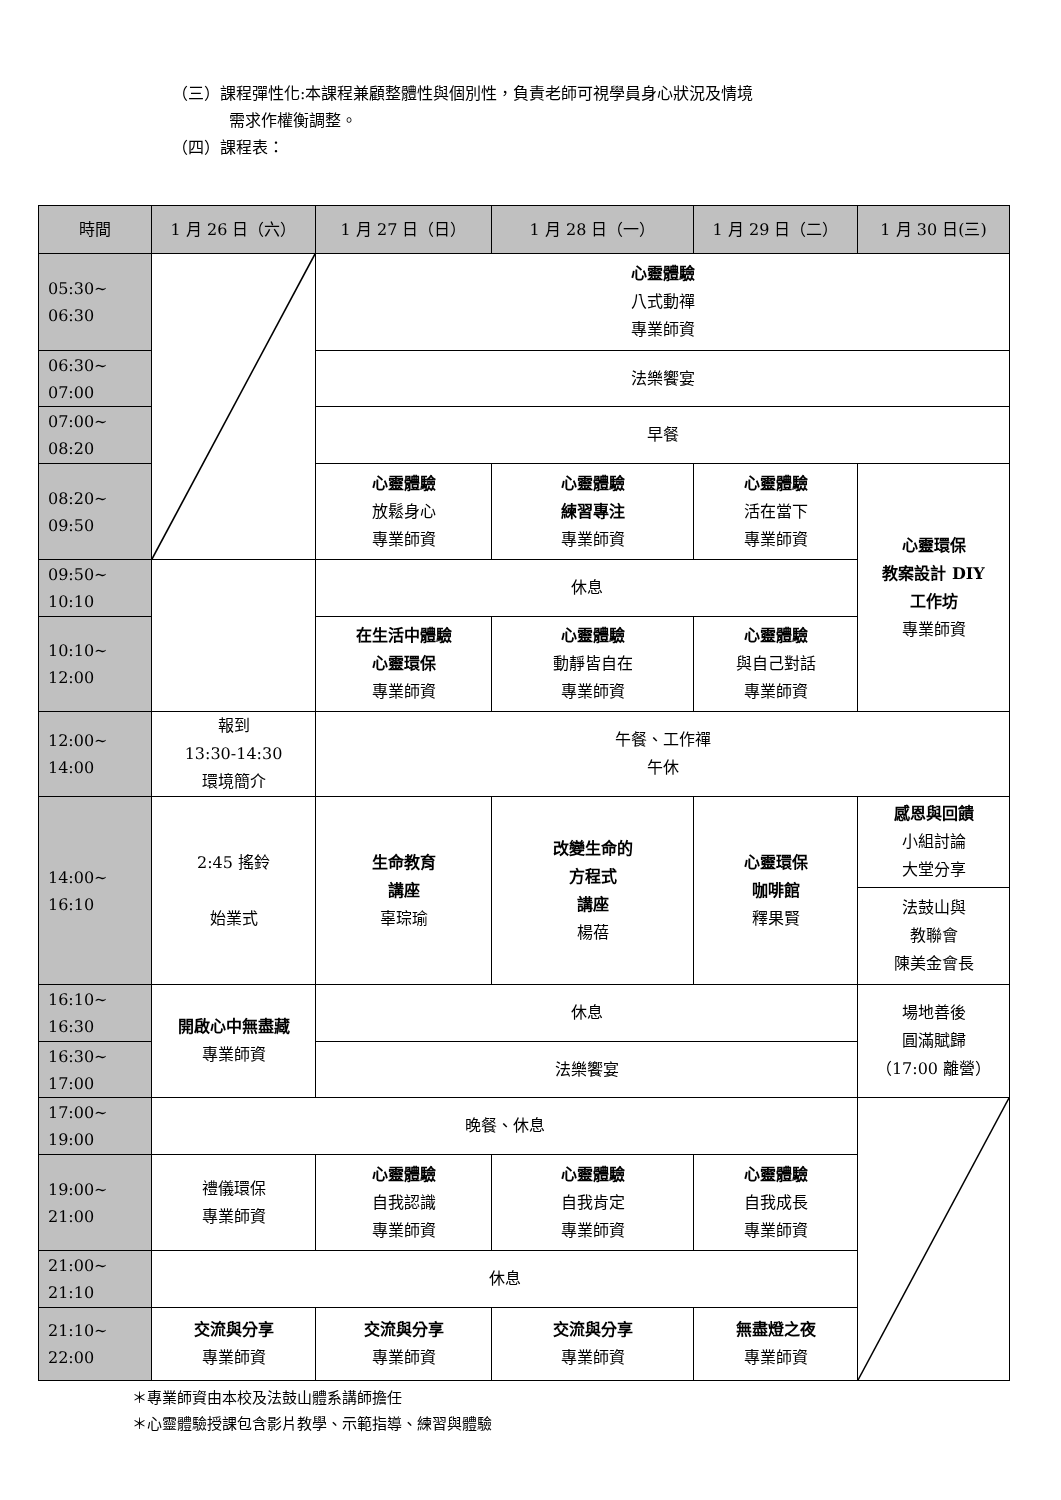（三）課程彈性化:本課程兼顧整體性與個別性，負責老師可視學員身心狀況及情境
需求作權衡調整。
（四）課程表：
| 時間 | 1 月 26 日（六） | 1 月 27 日（日） | 1 月 28 日（一） | 1 月 29 日（二） | 1 月 30 日(三) |
| --- | --- | --- | --- | --- | --- |
| 05:30~ 06:30 | | 心靈體驗 八式動禪 專業師資 | | | |
| 06:30~ 07:00 | | 法樂饗宴 | | | |
| 07:00~ 08:20 | | 早餐 | | | |
| 08:20~ 09:50 | | 心靈體驗 放鬆身心 專業師資 | 心靈體驗 練習專注 專業師資 | 心靈體驗 活在當下 專業師資 | 心靈環保 教案設計 DIY 工作坊 專業師資 |
| 09:50~ 10:10 | | 休息 | | | |
| 10:10~ 12:00 | | 在生活中體驗 心靈環保 專業師資 | 心靈體驗 動靜皆自在 專業師資 | 心靈體驗 與自己對話 專業師資 | |
| 12:00~ 14:00 | 報到 13:30-14:30 環境簡介 | 午餐、工作禪 午休 | | | |
| 14:00~ 16:10 | 2:45 搖鈴 始業式 | 生命教育 講座 辜琮瑜 | 改變生命的 方程式 講座 楊蓓 | 心靈環保 咖啡館 釋果賢 | 感恩與回饋 小組討論 大堂分享 |
| | | | | | 法鼓山與 教聯會 陳美金會長 |
| 16:10~ 16:30 | 開啟心中無盡藏 專業師資 | 休息 | | | 場地善後 圓滿賦歸 （17:00 離營） |
| 16:30~ 17:00 | | 法樂饗宴 | | | |
| 17:00~ 19:00 | 晚餐、休息 | | | | |
| 19:00~ 21:00 | 禮儀環保 專業師資 | 心靈體驗 自我認識 專業師資 | 心靈體驗 自我肯定 專業師資 | 心靈體驗 自我成長 專業師資 | |
| 21:00~ 21:10 | 休息 | | | | |
| 21:10~ 22:00 | 交流與分享 專業師資 | 交流與分享 專業師資 | 交流與分享 專業師資 | 無盡燈之夜 專業師資 | |
＊專業師資由本校及法鼓山體系講師擔任
＊心靈體驗授課包含影片教學、示範指導、練習與體驗